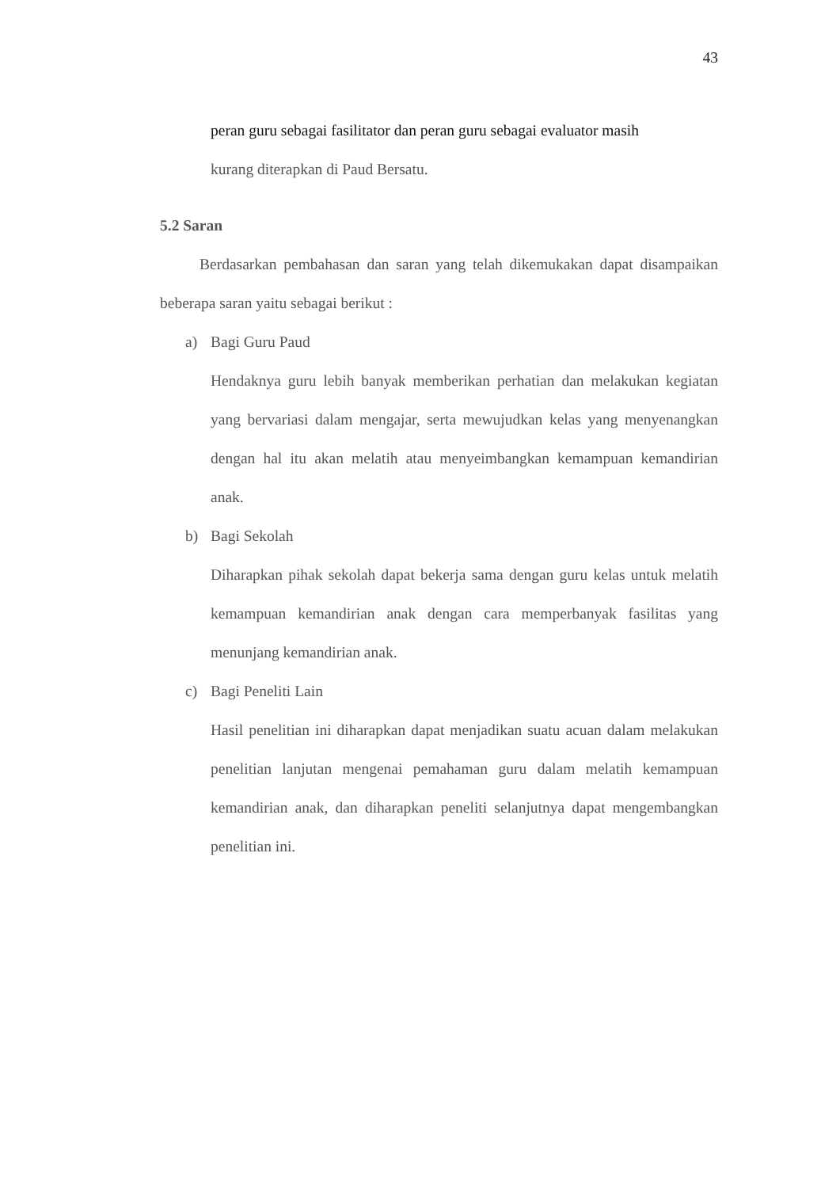43
peran guru sebagai fasilitator dan peran guru sebagai evaluator masih
kurang diterapkan di Paud Bersatu.
5.2 Saran
Berdasarkan pembahasan dan saran yang telah dikemukakan dapat disampaikan beberapa saran yaitu sebagai berikut :
a) Bagi Guru Paud
Hendaknya guru lebih banyak memberikan perhatian dan melakukan kegiatan yang bervariasi dalam mengajar, serta mewujudkan kelas yang menyenangkan dengan hal itu akan melatih atau menyeimbangkan kemampuan kemandirian anak.
b) Bagi Sekolah
Diharapkan pihak sekolah dapat bekerja sama dengan guru kelas untuk melatih kemampuan kemandirian anak dengan cara memperbanyak fasilitas yang menunjang kemandirian anak.
c) Bagi Peneliti Lain
Hasil penelitian ini diharapkan dapat menjadikan suatu acuan dalam melakukan penelitian lanjutan mengenai pemahaman guru dalam melatih kemampuan kemandirian anak, dan diharapkan peneliti selanjutnya dapat mengembangkan penelitian ini.